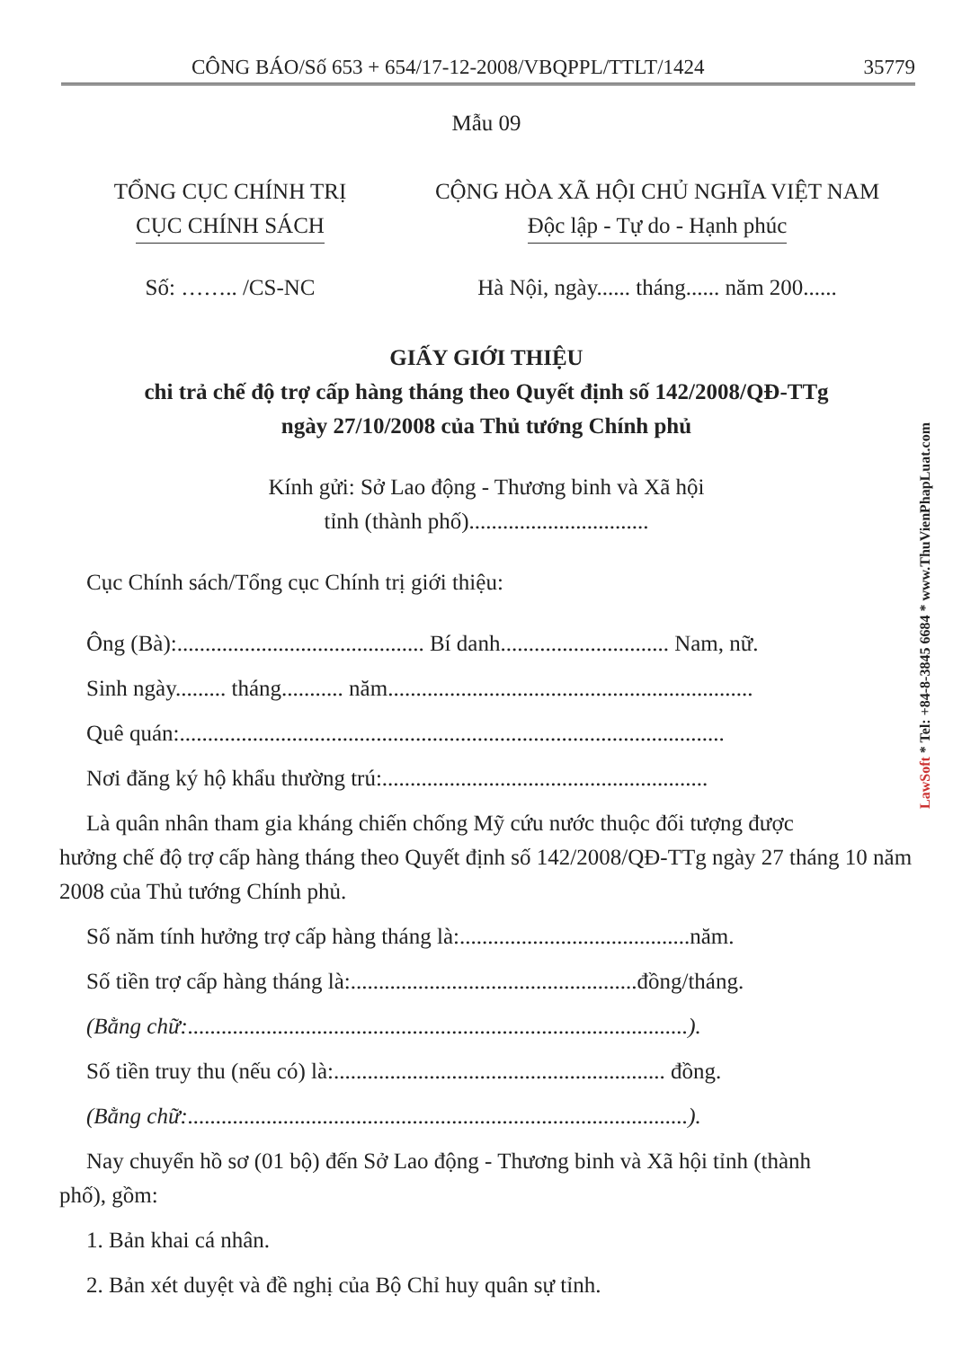CÔNG BÁO/Số 653 + 654/17-12-2008/VBQPPL/TTLT/1424 35779
Mẫu 09
TỔNG CỤC CHÍNH TRỊ
CỤC CHÍNH SÁCH
CỘNG HÒA XÃ HỘI CHỦ NGHĨA VIỆT NAM
Độc lập - Tự do - Hạnh phúc
Số: …….. /CS-NC Hà Nội, ngày...... tháng...... năm 200......
GIẤY GIỚI THIỆU
chi trả chế độ trợ cấp hàng tháng theo Quyết định số 142/2008/QĐ-TTg
ngày 27/10/2008 của Thủ tướng Chính phủ
Kính gửi: Sở Lao động - Thương binh và Xã hội
tỉnh (thành phố)................................
Cục Chính sách/Tổng cục Chính trị giới thiệu:
Ông (Bà):............................................ Bí danh.............................. Nam, nữ.
Sinh ngày......... tháng........... năm.................................................................
Quê quán:.................................................................................................
Nơi đăng ký hộ khẩu thường trú:..........................................................
Là quân nhân tham gia kháng chiến chống Mỹ cứu nước thuộc đối tượng được
hưởng chế độ trợ cấp hàng tháng theo Quyết định số 142/2008/QĐ-TTg ngày 27 tháng 10 năm 2008 của Thủ tướng Chính phủ.
Số năm tính hưởng trợ cấp hàng tháng là:.........................................năm.
Số tiền trợ cấp hàng tháng là:...................................................đồng/tháng.
(Bằng chữ:.........................................................................................).
Số tiền truy thu (nếu có) là:........................................................... đồng.
(Bằng chữ:.........................................................................................).
Nay chuyển hồ sơ (01 bộ) đến Sở Lao động - Thương binh và Xã hội tỉnh (thành
phố), gồm:
1. Bản khai cá nhân.
2. Bản xét duyệt và đề nghị của Bộ Chỉ huy quân sự tỉnh.
LawSoft * Tel: +84-8-3845 6684 * www.ThuVienPhapLuat.com